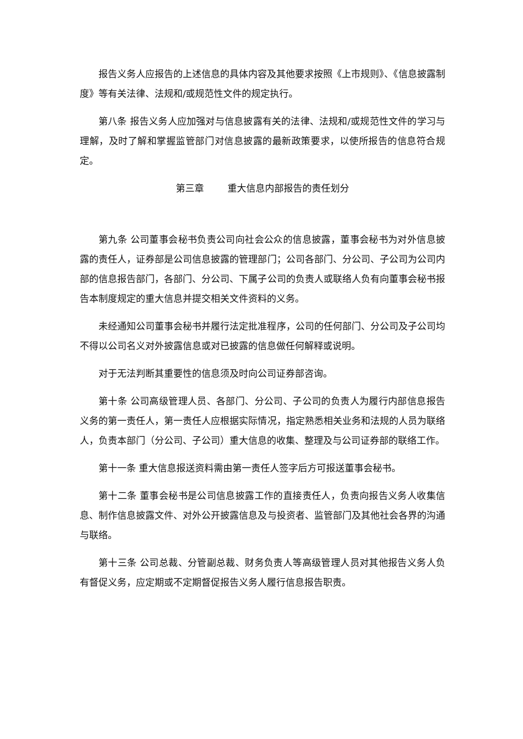报告义务人应报告的上述信息的具体内容及其他要求按照《上市规则》、《信息披露制度》等有关法律、法规和/或规范性文件的规定执行。
第八条 报告义务人应加强对与信息披露有关的法律、法规和/或规范性文件的学习与理解，及时了解和掌握监管部门对信息披露的最新政策要求，以使所报告的信息符合规定。
第三章 重大信息内部报告的责任划分
第九条 公司董事会秘书负责公司向社会公众的信息披露，董事会秘书为对外信息披露的责任人，证券部是公司信息披露的管理部门；公司各部门、分公司、子公司为公司内部的信息报告部门，各部门、分公司、下属子公司的负责人或联络人负有向董事会秘书报告本制度规定的重大信息并提交相关文件资料的义务。
未经通知公司董事会秘书并履行法定批准程序，公司的任何部门、分公司及子公司均不得以公司名义对外披露信息或对已披露的信息做任何解释或说明。
对于无法判断其重要性的信息须及时向公司证券部咨询。
第十条 公司高级管理人员、各部门、分公司、子公司的负责人为履行内部信息报告义务的第一责任人，第一责任人应根据实际情况，指定熟悉相关业务和法规的人员为联络人，负责本部门（分公司、子公司）重大信息的收集、整理及与公司证券部的联络工作。
第十一条 重大信息报送资料需由第一责任人签字后方可报送董事会秘书。
第十二条 董事会秘书是公司信息披露工作的直接责任人，负责向报告义务人收集信息、制作信息披露文件、对外公开披露信息及与投资者、监管部门及其他社会各界的沟通与联络。
第十三条 公司总裁、分管副总裁、财务负责人等高级管理人员对其他报告义务人负有督促义务，应定期或不定期督促报告义务人履行信息报告职责。